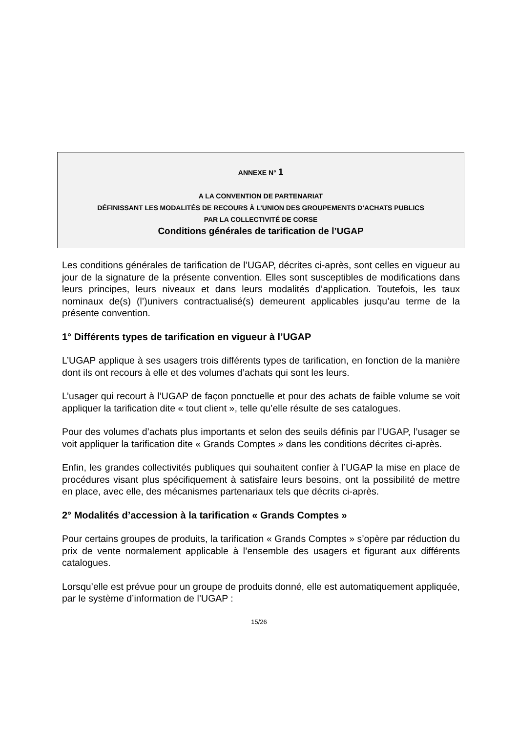ANNEXE N° 1
A LA CONVENTION DE PARTENARIAT
DÉFINISSANT LES MODALITÉS DE RECOURS À L’UNION DES GROUPEMENTS D’ACHATS PUBLICS
PAR LA COLLECTIVITÉ DE CORSE
Conditions générales de tarification de l’UGAP
Les conditions générales de tarification de l’UGAP, décrites ci-après, sont celles en vigueur au jour de la signature de la présente convention. Elles sont susceptibles de modifications dans leurs principes, leurs niveaux et dans leurs modalités d’application. Toutefois, les taux nominaux de(s) (l’)univers contractualisé(s) demeurent applicables jusqu’au terme de la présente convention.
1° Différents types de tarification en vigueur à l’UGAP
L’UGAP applique à ses usagers trois différents types de tarification, en fonction de la manière dont ils ont recours à elle et des volumes d’achats qui sont les leurs.
L’usager qui recourt à l’UGAP de façon ponctuelle et pour des achats de faible volume se voit appliquer la tarification dite « tout client », telle qu’elle résulte de ses catalogues.
Pour des volumes d’achats plus importants et selon des seuils définis par l’UGAP, l’usager se voit appliquer la tarification dite « Grands Comptes » dans les conditions décrites ci-après.
Enfin, les grandes collectivités publiques qui souhaitent confier à l’UGAP la mise en place de procédures visant plus spécifiquement à satisfaire leurs besoins, ont la possibilité de mettre en place, avec elle, des mécanismes partenariaux tels que décrits ci-après.
2° Modalités d’accession à la tarification « Grands Comptes »
Pour certains groupes de produits, la tarification « Grands Comptes » s’opère par réduction du prix de vente normalement applicable à l’ensemble des usagers et figurant aux différents catalogues.
Lorsqu’elle est prévue pour un groupe de produits donné, elle est automatiquement appliquée, par le système d’information de l’UGAP :
15/26